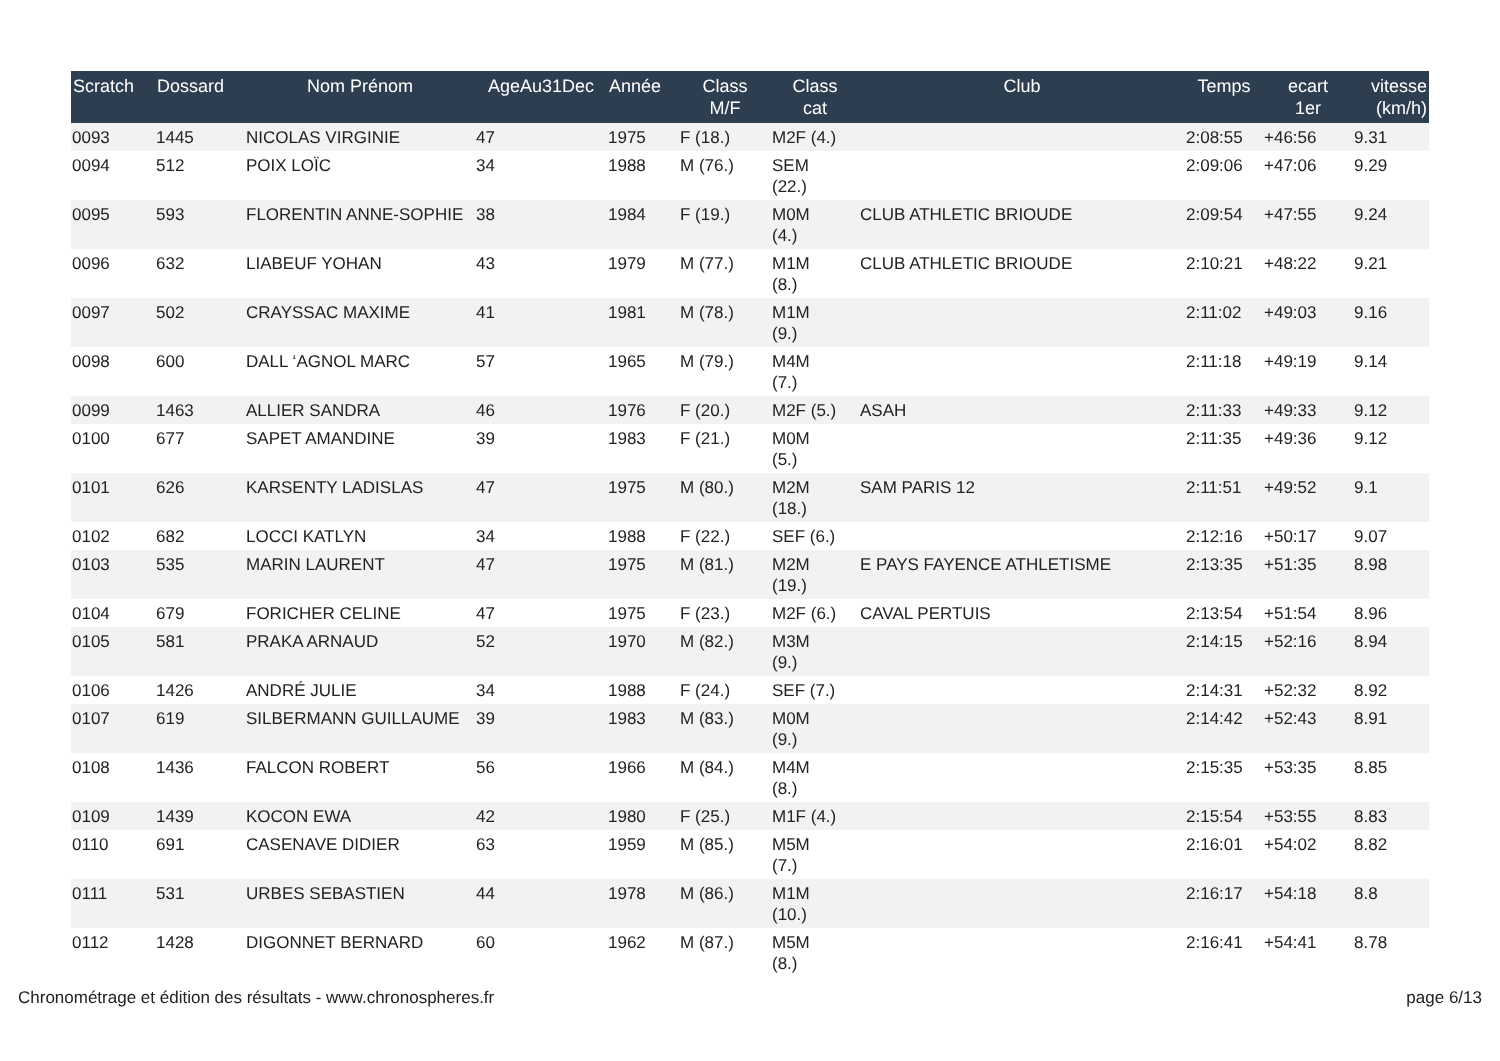| Scratch | Dossard | Nom Prénom | AgeAu31Dec | Année | Class M/F | Class cat | Club | Temps | ecart 1er | vitesse (km/h) |
| --- | --- | --- | --- | --- | --- | --- | --- | --- | --- | --- |
| 0093 | 1445 | NICOLAS VIRGINIE | 47 | 1975 | F (18.) | M2F (4.) | | 2:08:55 | +46:56 | 9.31 |
| 0094 | 512 | POIX LOÏC | 34 | 1988 | M (76.) | SEM (22.) | | 2:09:06 | +47:06 | 9.29 |
| 0095 | 593 | FLORENTIN ANNE-SOPHIE | 38 | 1984 | F (19.) | M0M (4.) | CLUB ATHLETIC BRIOUDE | 2:09:54 | +47:55 | 9.24 |
| 0096 | 632 | LIABEUF YOHAN | 43 | 1979 | M (77.) | M1M (8.) | CLUB ATHLETIC BRIOUDE | 2:10:21 | +48:22 | 9.21 |
| 0097 | 502 | CRAYSSAC MAXIME | 41 | 1981 | M (78.) | M1M (9.) | | 2:11:02 | +49:03 | 9.16 |
| 0098 | 600 | DALL ‘AGNOL MARC | 57 | 1965 | M (79.) | M4M (7.) | | 2:11:18 | +49:19 | 9.14 |
| 0099 | 1463 | ALLIER SANDRA | 46 | 1976 | F (20.) | M2F (5.) | ASAH | 2:11:33 | +49:33 | 9.12 |
| 0100 | 677 | SAPET AMANDINE | 39 | 1983 | F (21.) | M0M (5.) | | 2:11:35 | +49:36 | 9.12 |
| 0101 | 626 | KARSENTY LADISLAS | 47 | 1975 | M (80.) | M2M (18.) | SAM PARIS 12 | 2:11:51 | +49:52 | 9.1 |
| 0102 | 682 | LOCCI KATLYN | 34 | 1988 | F (22.) | SEF (6.) | | 2:12:16 | +50:17 | 9.07 |
| 0103 | 535 | MARIN LAURENT | 47 | 1975 | M (81.) | M2M (19.) | E PAYS FAYENCE ATHLETISME | 2:13:35 | +51:35 | 8.98 |
| 0104 | 679 | FORICHER CELINE | 47 | 1975 | F (23.) | M2F (6.) | CAVAL PERTUIS | 2:13:54 | +51:54 | 8.96 |
| 0105 | 581 | PRAKA ARNAUD | 52 | 1970 | M (82.) | M3M (9.) | | 2:14:15 | +52:16 | 8.94 |
| 0106 | 1426 | ANDRÉ JULIE | 34 | 1988 | F (24.) | SEF (7.) | | 2:14:31 | +52:32 | 8.92 |
| 0107 | 619 | SILBERMANN GUILLAUME | 39 | 1983 | M (83.) | M0M (9.) | | 2:14:42 | +52:43 | 8.91 |
| 0108 | 1436 | FALCON ROBERT | 56 | 1966 | M (84.) | M4M (8.) | | 2:15:35 | +53:35 | 8.85 |
| 0109 | 1439 | KOCON EWA | 42 | 1980 | F (25.) | M1F (4.) | | 2:15:54 | +53:55 | 8.83 |
| 0110 | 691 | CASENAVE DIDIER | 63 | 1959 | M (85.) | M5M (7.) | | 2:16:01 | +54:02 | 8.82 |
| 0111 | 531 | URBES SEBASTIEN | 44 | 1978 | M (86.) | M1M (10.) | | 2:16:17 | +54:18 | 8.8 |
| 0112 | 1428 | DIGONNET BERNARD | 60 | 1962 | M (87.) | M5M (8.) | | 2:16:41 | +54:41 | 8.78 |
Chronométrage et édition des résultats - www.chronospheres.fr page 6/13